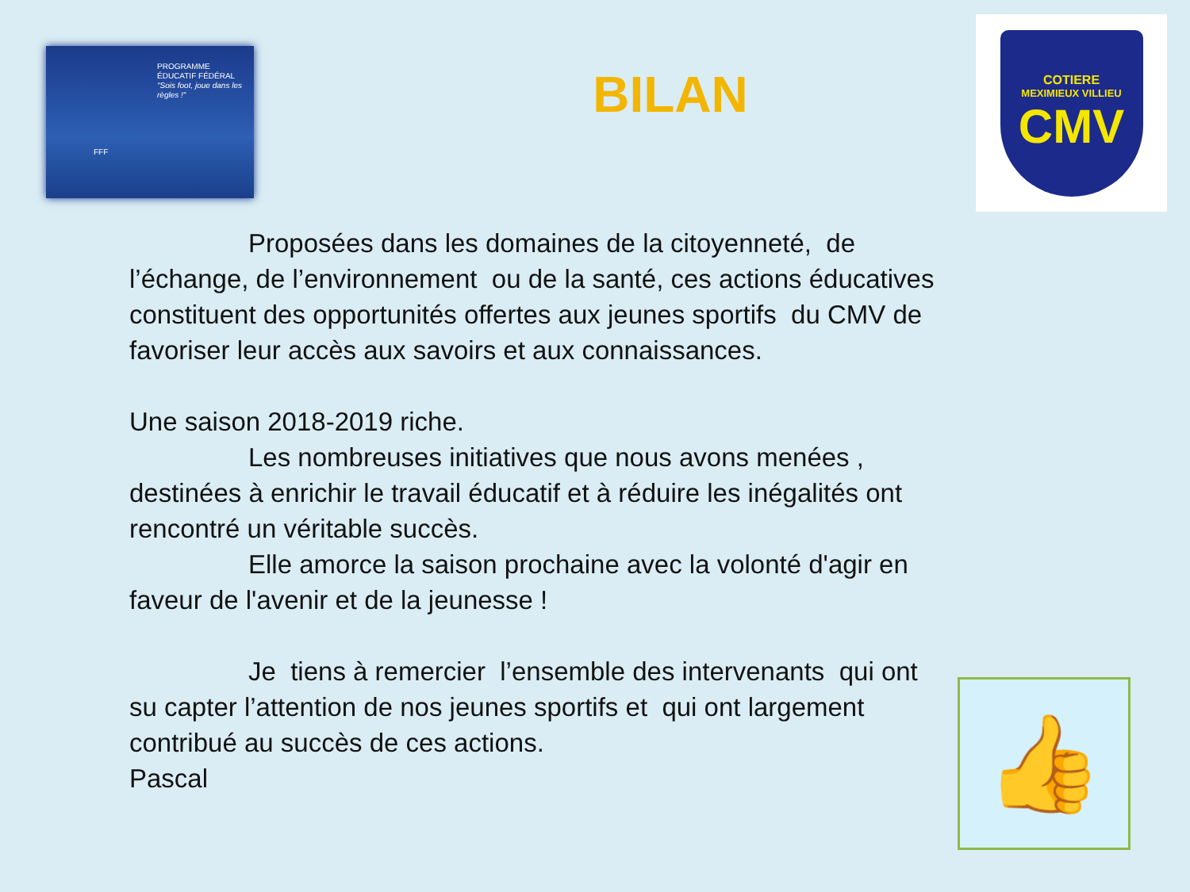PROGRAMME
ÉDUCATIF FÉDÉRAL
"Sois foot, joue dans les règles !"
FFF
BILAN
COTIERE
MEXIMIEUX VILLIEU
CMV
Proposées dans les domaines de la citoyenneté, de l’échange, de l’environnement ou de la santé, ces actions éducatives constituent des opportunités offertes aux jeunes sportifs du CMV de favoriser leur accès aux savoirs et aux connaissances.
Une saison 2018-2019 riche.
Les nombreuses initiatives que nous avons menées , destinées à enrichir le travail éducatif et à réduire les inégalités ont rencontré un véritable succès.
Elle amorce la saison prochaine avec la volonté d'agir en faveur de l'avenir et de la jeunesse !
Je tiens à remercier l’ensemble des intervenants qui ont su capter l’attention de nos jeunes sportifs et qui ont largement contribué au succès de ces actions.
Pascal
👍